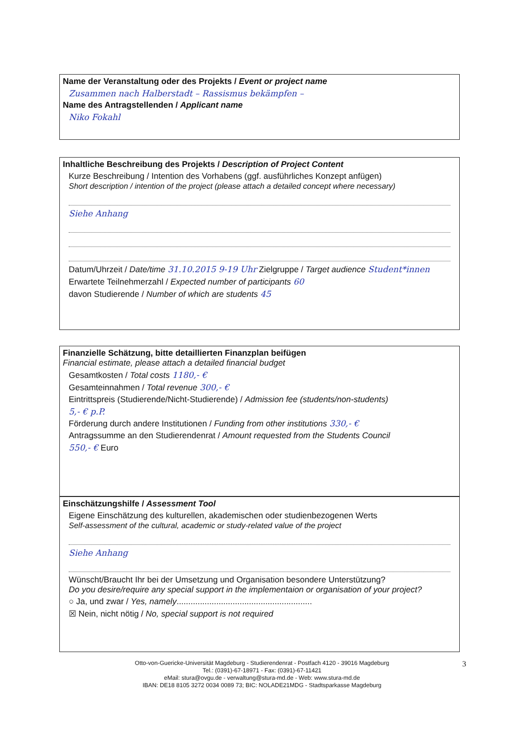Name der Veranstaltung oder des Projekts / Event or project name
Zusammen nach Halberstadt – Rassismus bekämpfen –
Name des Antragstellenden / Applicant name
Niko Fokahl
Inhaltliche Beschreibung des Projekts / Description of Project Content
Kurze Beschreibung / Intention des Vorhabens (ggf. ausführliches Konzept anfügen)
Short description / intention of the project (please attach a detailed concept where necessary)
Siehe Anhang
Datum/Uhrzeit / Date/time 31.10.2015 9-19 Uhr Zielgruppe / Target audience Student*innen
Erwartete Teilnehmerzahl / Expected number of participants 60
davon Studierende / Number of which are students 45
Finanzielle Schätzung, bitte detaillierten Finanzplan beifügen
Financial estimate, please attach a detailed financial budget
Gesamtkosten / Total costs 1180,- €
Gesamteinnahmen / Total revenue 300,- €
Eintrittspreis (Studierende/Nicht-Studierende) / Admission fee (students/non-students)
5,- € p.P.
Förderung durch andere Institutionen / Funding from other institutions 330,- €
Antragssumme an den Studierendenrat / Amount requested from the Students Council
550,- € Euro
Einschätzungshilfe / Assessment Tool
Eigene Einschätzung des kulturellen, akademischen oder studienbezogenen Werts
Self-assessment of the cultural, academic or study-related value of the project
Siehe Anhang
Wünscht/Braucht Ihr bei der Umsetzung und Organisation besondere Unterstützung?
Do you desire/require any special support in the implementaion or organisation of your project?
○ Ja, und zwar / Yes, namely..........................................................
☒ Nein, nicht nötig / No, special support is not required
Otto-von-Guericke-Universität Magdeburg - Studierendenrat - Postfach 4120 - 39016 Magdeburg
Tel.: (0391)-67-18971 - Fax: (0391)-67-11421
eMail: stura@ovgu.de - verwaltung@stura-md.de - Web: www.stura-md.de
IBAN: DE18 8105 3272 0034 0089 73; BIC: NOLADE21MDG - Stadtsparkasse Magdeburg
3